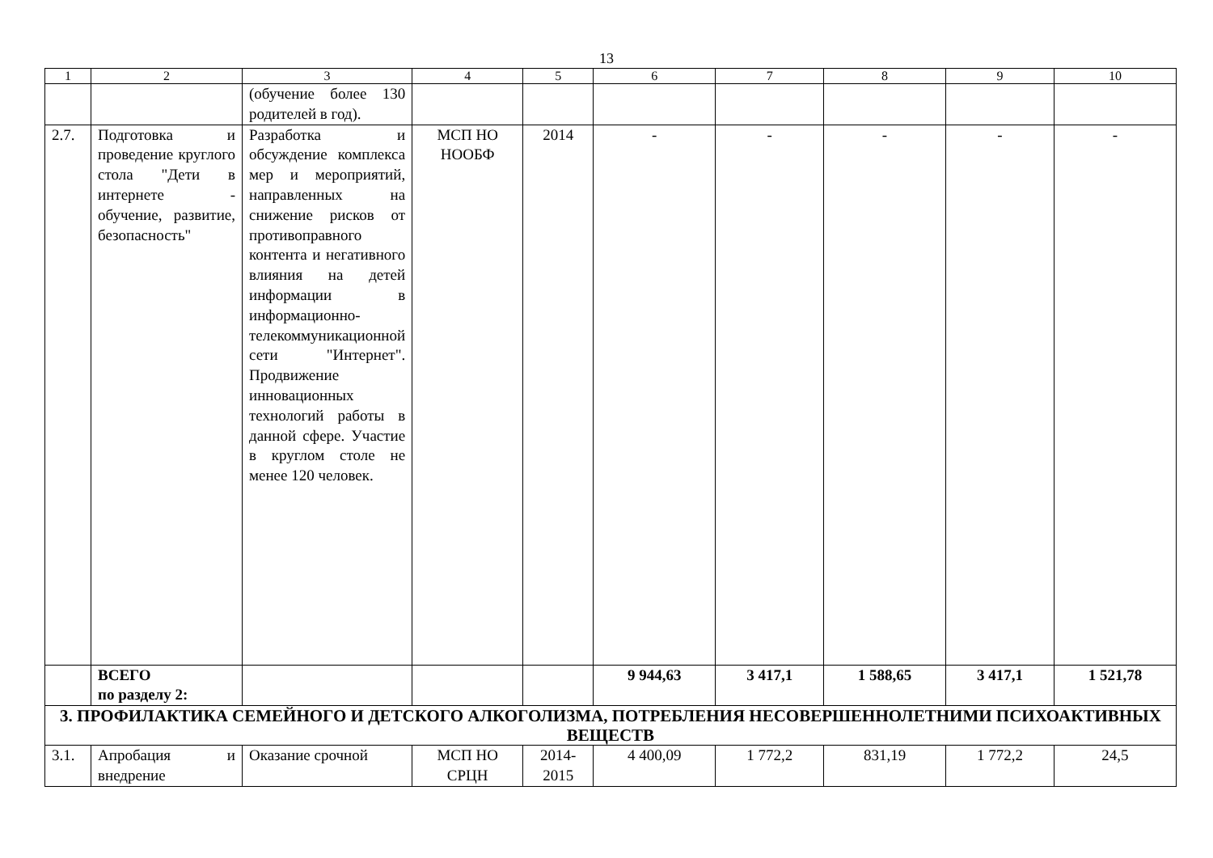13
| 1 | 2 | 3 | 4 | 5 | 6 | 7 | 8 | 9 | 10 |
| --- | --- | --- | --- | --- | --- | --- | --- | --- | --- |
| | | (обучение более 130 родителей в год). | | | | | | | |
| 2.7. | Подготовка и проведение круглого стола "Дети в интернете - обучение, развитие, безопасность" | Разработка и обсуждение комплекса мер и мероприятий, направленных на снижение рисков от противоправного контента и негативного влияния на детей информации в информационно-телекоммуникационной сети "Интернет". Продвижение инновационных технологий работы в данной сфере. Участие в круглом столе не менее 120 человек. | МСП НО НООБФ | 2014 | - | - | - | - | - |
| | ВСЕГО по разделу 2: | | | | 9 944,63 | 3 417,1 | 1 588,65 | 3 417,1 | 1 521,78 |
| 3. ПРОФИЛАКТИКА СЕМЕЙНОГО И ДЕТСКОГО АЛКОГОЛИЗМА, ПОТРЕБЛЕНИЯ НЕСОВЕРШЕННОЛЕТНИМИ ПСИХОАКТИВНЫХ ВЕЩЕСТВ | | | | | | | | | |
| 3.1. | Апробация и внедрение | Оказание срочной | МСП НО СРЦН | 2014-2015 | 4 400,09 | 1 772,2 | 831,19 | 1 772,2 | 24,5 |